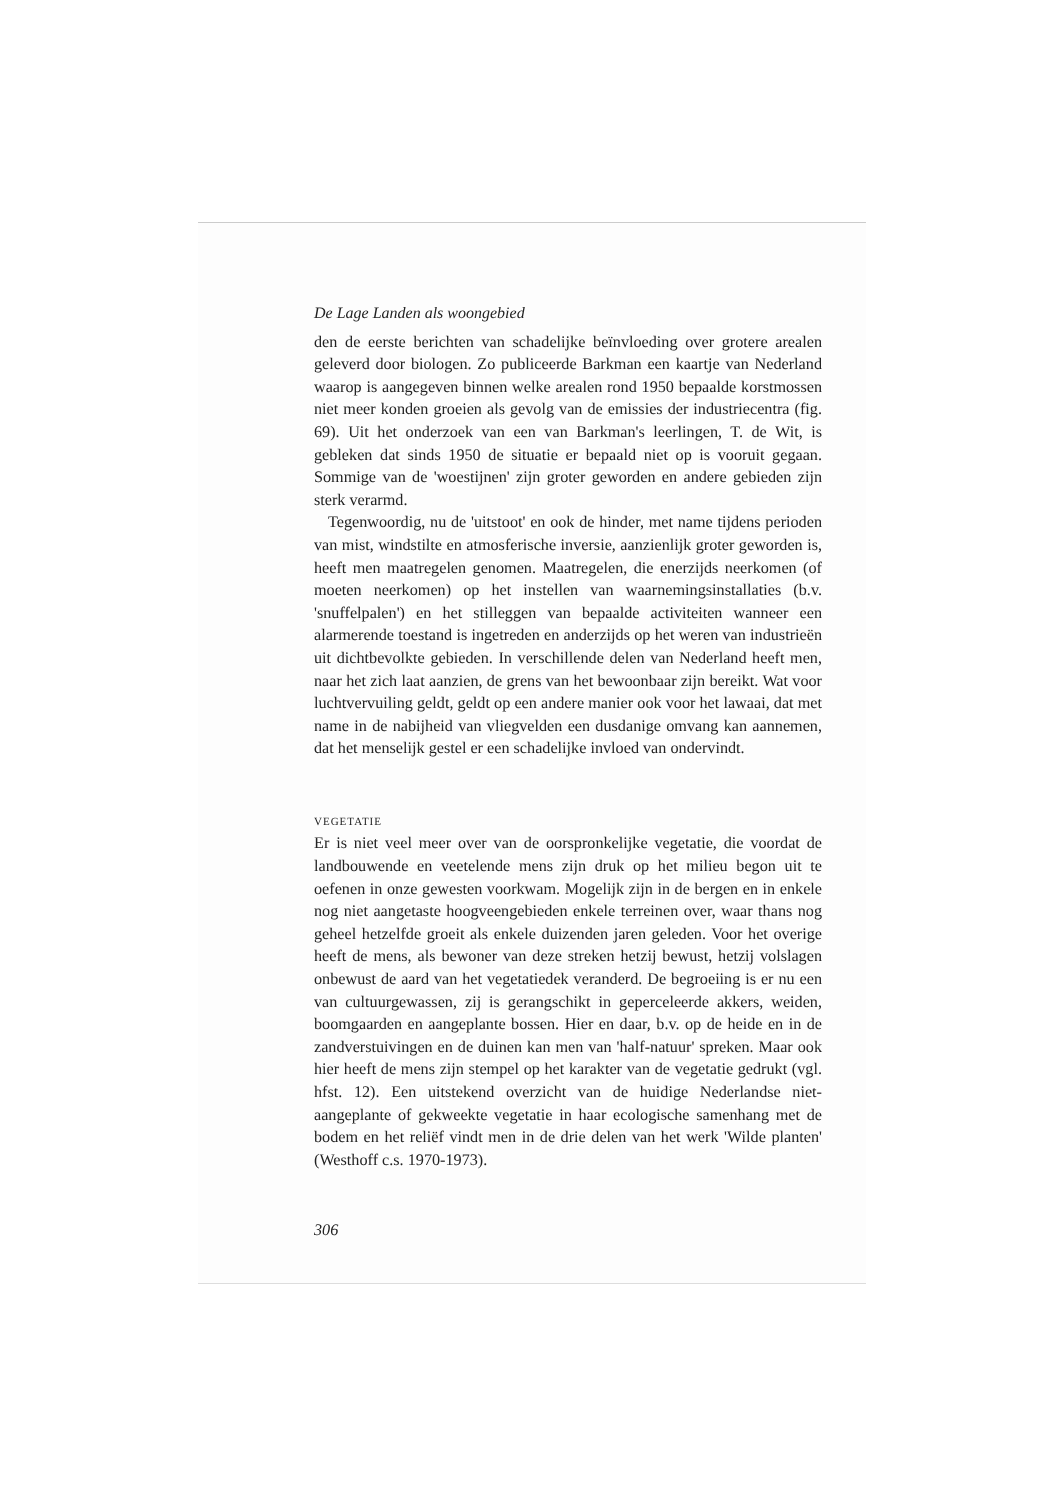De Lage Landen als woongebied
den de eerste berichten van schadelijke beïnvloeding over grotere arealen geleverd door biologen. Zo publiceerde Barkman een kaartje van Nederland waarop is aangegeven binnen welke arealen rond 1950 bepaalde korstmossen niet meer konden groeien als gevolg van de emissies der industriecentra (fig. 69). Uit het onderzoek van een van Barkman's leerlingen, T. de Wit, is gebleken dat sinds 1950 de situatie er bepaald niet op is vooruit gegaan. Sommige van de 'woestijnen' zijn groter geworden en andere gebieden zijn sterk verarmd.
Tegenwoordig, nu de 'uitstoot' en ook de hinder, met name tijdens perioden van mist, windstilte en atmosferische inversie, aanzienlijk groter geworden is, heeft men maatregelen genomen. Maatregelen, die enerzijds neerkomen (of moeten neerkomen) op het instellen van waarnemingsinstallaties (b.v. 'snuffelpalen') en het stilleggen van bepaalde activiteiten wanneer een alarmerende toestand is ingetreden en anderzijds op het weren van industrieën uit dichtbevolkte gebieden. In verschillende delen van Nederland heeft men, naar het zich laat aanzien, de grens van het bewoonbaar zijn bereikt. Wat voor luchtvervuiling geldt, geldt op een andere manier ook voor het lawaai, dat met name in de nabijheid van vliegvelden een dusdanige omvang kan aannemen, dat het menselijk gestel er een schadelijke invloed van ondervindt.
VEGETATIE
Er is niet veel meer over van de oorspronkelijke vegetatie, die voordat de landbouwende en veetelende mens zijn druk op het milieu begon uit te oefenen in onze gewesten voorkwam. Mogelijk zijn in de bergen en in enkele nog niet aangetaste hoogveengebieden enkele terreinen over, waar thans nog geheel hetzelfde groeit als enkele duizenden jaren geleden. Voor het overige heeft de mens, als bewoner van deze streken hetzij bewust, hetzij volslagen onbewust de aard van het vegetatiedek veranderd. De begroeiing is er nu een van cultuurgewassen, zij is gerangschikt in geperceleerde akkers, weiden, boomgaarden en aangeplante bossen. Hier en daar, b.v. op de heide en in de zandverstuivingen en de duinen kan men van 'half-natuur' spreken. Maar ook hier heeft de mens zijn stempel op het karakter van de vegetatie gedrukt (vgl. hfst. 12). Een uitstekend overzicht van de huidige Nederlandse niet-aangeplante of gekweekte vegetatie in haar ecologische samenhang met de bodem en het reliëf vindt men in de drie delen van het werk 'Wilde planten' (Westhoff c.s. 1970-1973).
306